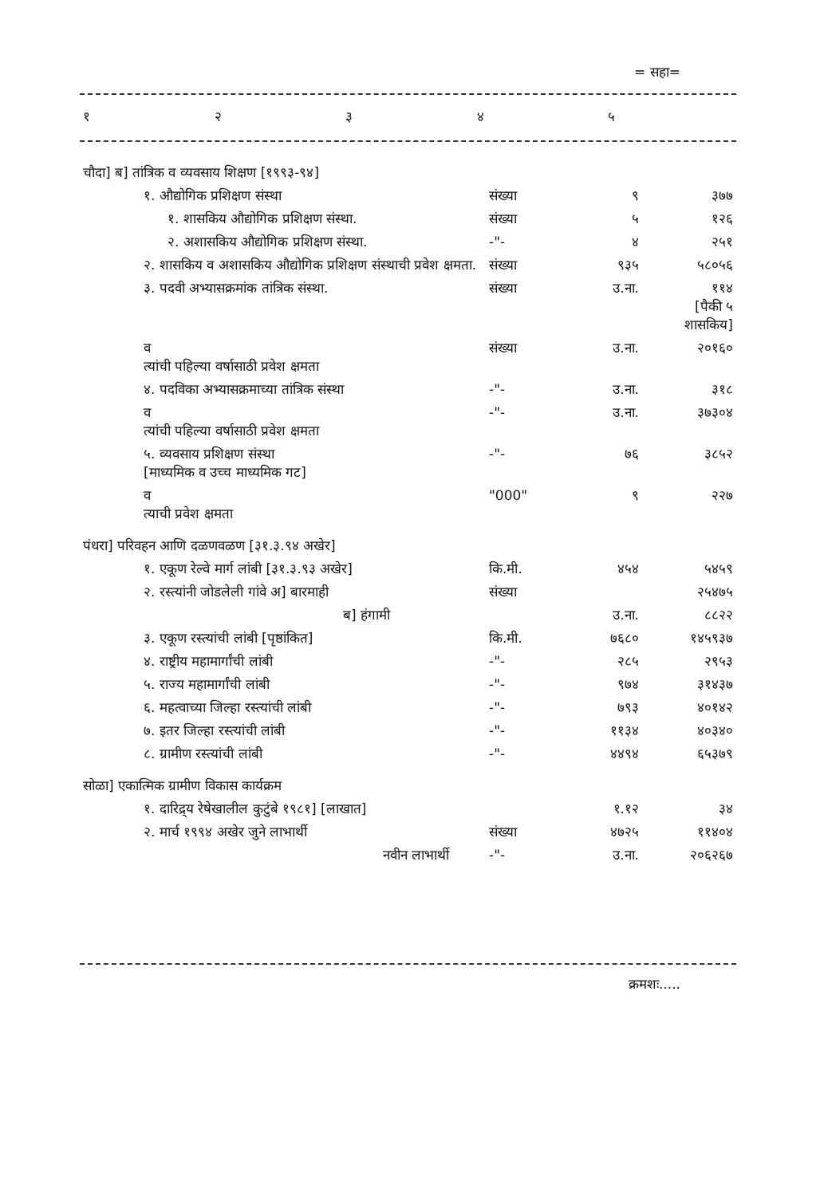= सहा=
| १ | २ | ३ | ४ | ५ |
| चौदा] ब] तांत्रिक व व्यवसाय शिक्षण [१९९३-९४] | | | |
| १. औद्योगिक प्रशिक्षण संस्था | संख्या | ९ | ३७७ |
| १. शासकिय औद्योगिक प्रशिक्षण संस्था. | संख्या | ५ | १२६ |
| २. अशासकिय औद्योगिक प्रशिक्षण संस्था. | -"- | ४ | २५१ |
| २. शासकिय व अशासकिय औद्योगिक प्रशिक्षण संस्थाची प्रवेश क्षमता. | संख्या | ९३५ | ५८०५६ |
| ३. पदवी अभ्यासक्रमांक तांत्रिक संस्था. | संख्या | उ.ना. | ११४ [पैकी ५ शासकिय] |
| व त्यांची पहिल्या वर्षासाठी प्रवेश क्षमता | संख्या | उ.ना. | २०१६० |
| ४. पदविका अभ्यासक्रमाच्या तांत्रिक संस्था | -"- | उ.ना. | ३१८ |
| व त्यांची पहिल्या वर्षासाठी प्रवेश क्षमता | -"- | उ.ना. | ३७३०४ |
| ५. व्यवसाय प्रशिक्षण संस्था [माध्यमिक व उच्च माध्यमिक गट] | -"- | ७६ | ३८५२ |
| व त्याची प्रवेश क्षमता | "000" | ९ | २२७ |
| पंधरा] परिवहन आणि दळणवळण [३१.३.९४ अखेर] | | | |
| १. एकूण रेल्वे मार्ग लांबी [३१.३.९३ अखेर] | कि.मी. | ४५४ | ५४५९ |
| २. रस्त्यांनी जोडलेली गांवे अ] बारमाही | संख्या | | २५४७५ |
| ब] हंगामी | | उ.ना. | ८८२२ |
| ३. एकूण रस्त्यांची लांबी [पृष्ठांकित] | कि.मी. | ७६८० | १४५९३७ |
| ४. राष्ट्रीय महामार्गांची लांबी | -"- | २८५ | २९५३ |
| ५. राज्य महामार्गांची लांबी | -"- | ९७४ | ३१४३७ |
| ६. महत्वाच्या जिल्हा रस्त्यांची लांबी | -"- | ७९३ | ४०१४२ |
| ७. इतर जिल्हा रस्त्यांची लांबी | -"- | ११३४ | ४०३४० |
| ८. ग्रामीण रस्त्यांची लांबी | -"- | ४४९४ | ६५३७९ |
| सोळा] एकात्मिक ग्रामीण विकास कार्यक्रम | | | |
| १. दारिद्र्य रेषेखालील कुटुंबे १९८१] [लाखात] | | १.१२ | ३४ |
| २. मार्च १९९४ अखेर जुने लाभार्थी | संख्या | ४७२५ | ११४०४ |
| नवीन लाभार्थी | -"- | उ.ना. | २०६२६७ |
क्रमशः.....